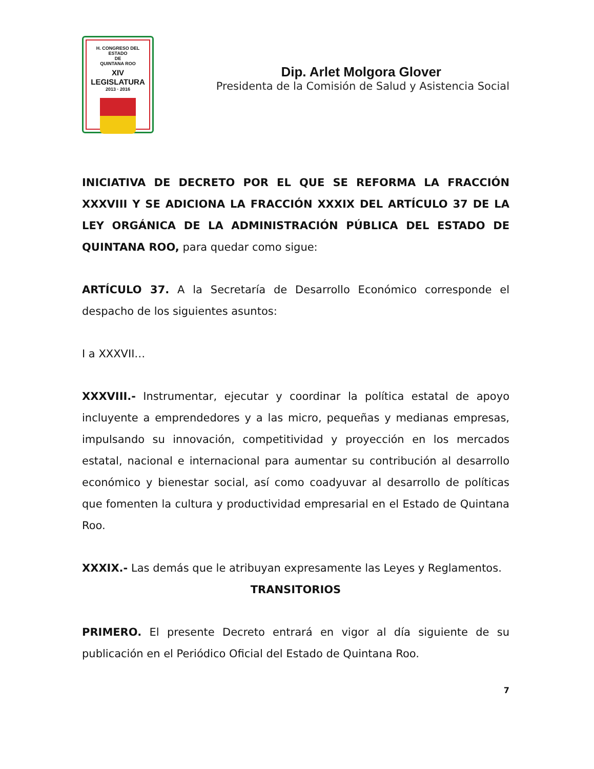H. CONGRESO DEL ESTADO
DE
QUINTANA ROO
XIV LEGISLATURA
2013 · 2016
Dip. Arlet Molgora Glover
Presidenta de la Comisión de Salud y Asistencia Social
INICIATIVA DE DECRETO POR EL QUE SE REFORMA LA FRACCIÓN XXXVIII Y SE ADICIONA LA FRACCIÓN XXXIX DEL ARTÍCULO 37 DE LA LEY ORGÁNICA DE LA ADMINISTRACIÓN PÚBLICA DEL ESTADO DE QUINTANA ROO, para quedar como sigue:
ARTÍCULO 37. A la Secretaría de Desarrollo Económico corresponde el despacho de los siguientes asuntos:
I a XXXVII…
XXXVIII.- Instrumentar, ejecutar y coordinar la política estatal de apoyo incluyente a emprendedores y a las micro, pequeñas y medianas empresas, impulsando su innovación, competitividad y proyección en los mercados estatal, nacional e internacional para aumentar su contribución al desarrollo económico y bienestar social, así como coadyuvar al desarrollo de políticas que fomenten la cultura y productividad empresarial en el Estado de Quintana Roo.
XXXIX.- Las demás que le atribuyan expresamente las Leyes y Reglamentos.
TRANSITORIOS
PRIMERO. El presente Decreto entrará en vigor al día siguiente de su publicación en el Periódico Oficial del Estado de Quintana Roo.
7